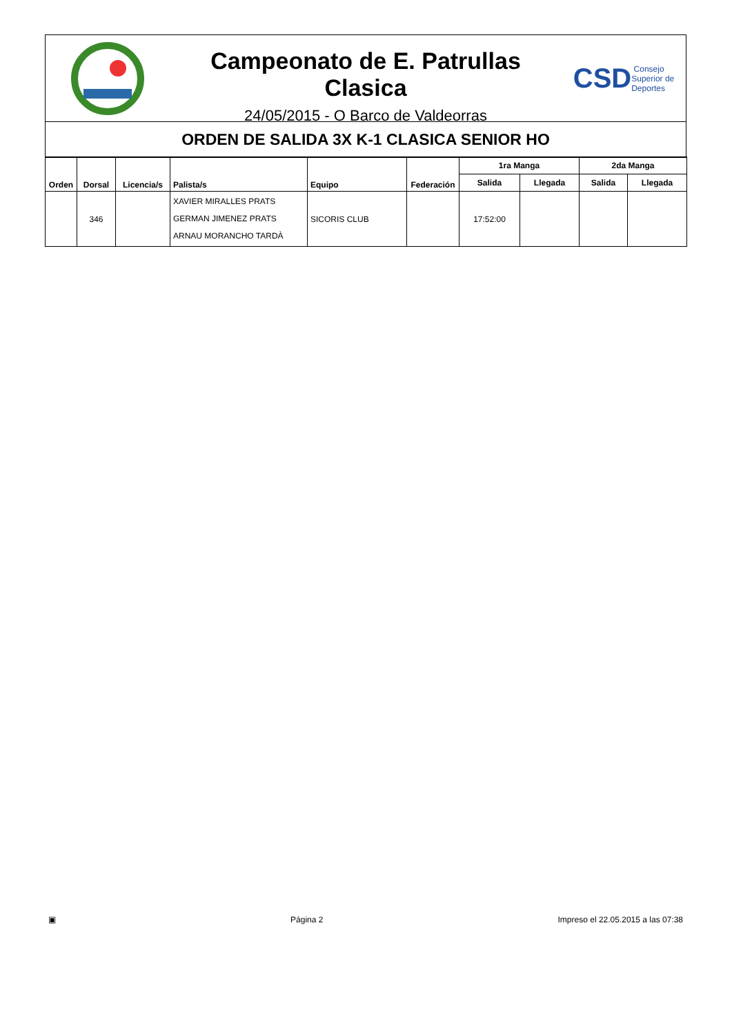Campeonato de E. Patrullas Clasica
24/05/2015 - O Barco de Valdeorras
CSD Consejo
Superior de
Deportes
ORDEN DE SALIDA 3X K-1 CLASICA SENIOR HO
| Orden | Dorsal | Licencia/s | Palista/s | Equipo | Federación | 1ra Manga | | 2da Manga | |
| --- | --- | --- | --- | --- | --- | --- | --- | --- | --- |
| | | | | | | Salida | Llegada | Salida | Llegada |
| | 346 | | XAVIER MIRALLES PRATS GERMAN JIMENEZ PRATS ARNAU MORANCHO TARDÀ | SICORIS CLUB | | 17:52:00 | | | |
▣ Página 2 Impreso el 22.05.2015 a las 07:38